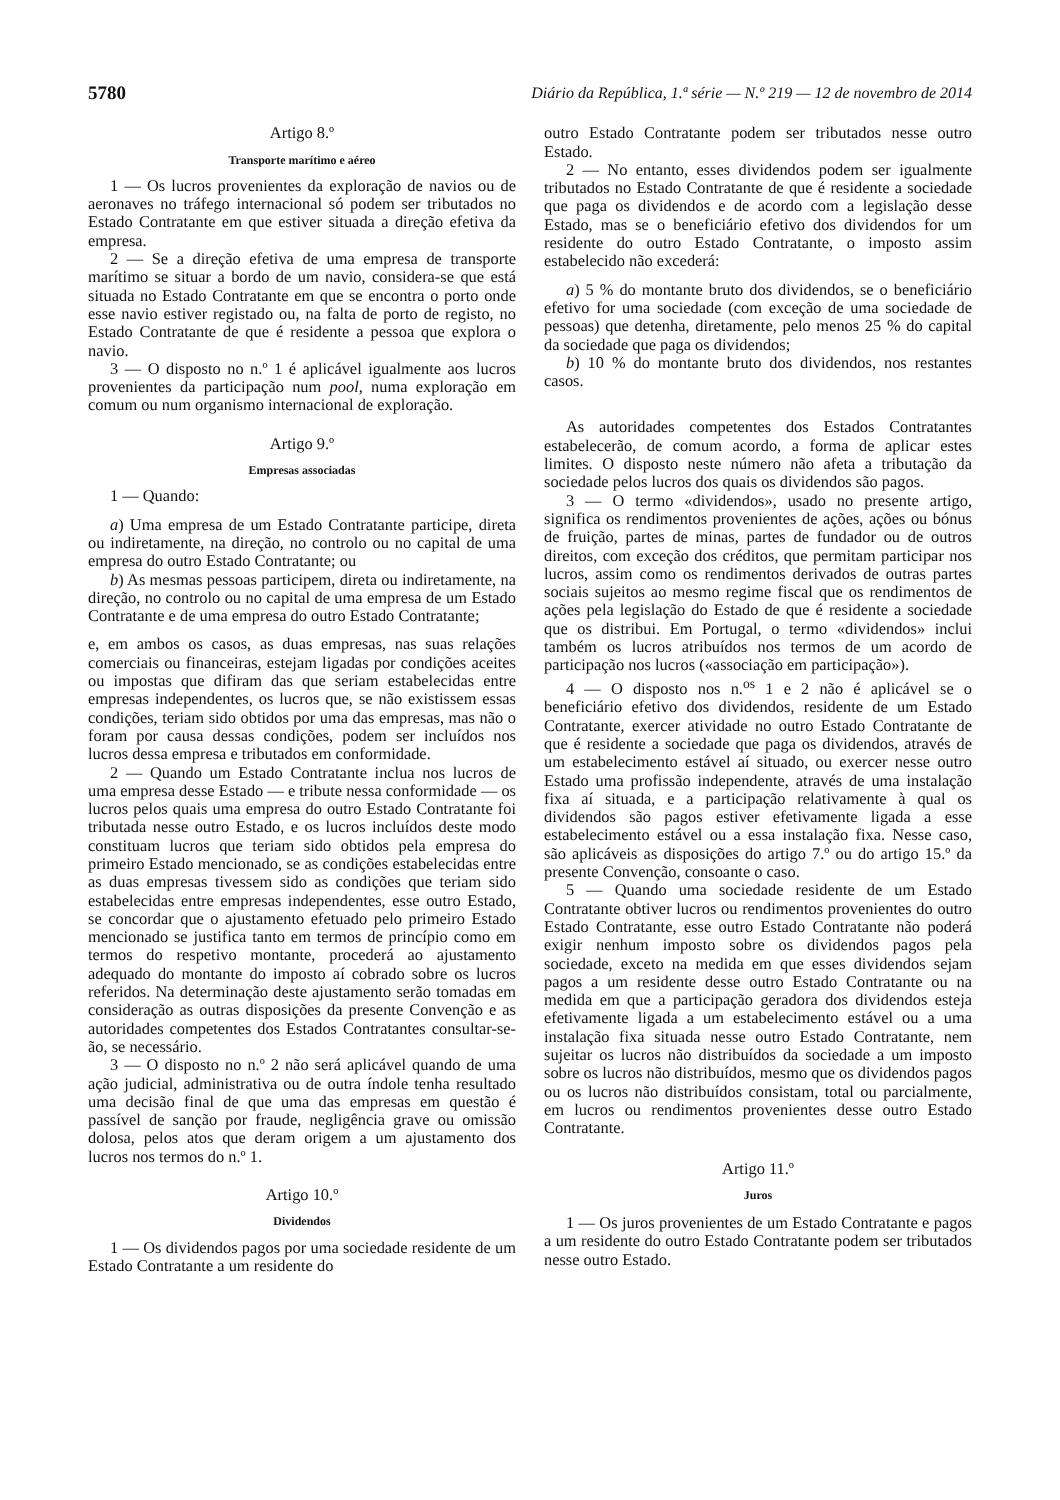5780 Diário da República, 1.ª série — N.º 219 — 12 de novembro de 2014
Artigo 8.º
Transporte marítimo e aéreo
1 — Os lucros provenientes da exploração de navios ou de aeronaves no tráfego internacional só podem ser tributados no Estado Contratante em que estiver situada a direção efetiva da empresa.
2 — Se a direção efetiva de uma empresa de transporte marítimo se situar a bordo de um navio, considera-se que está situada no Estado Contratante em que se encontra o porto onde esse navio estiver registado ou, na falta de porto de registo, no Estado Contratante de que é residente a pessoa que explora o navio.
3 — O disposto no n.º 1 é aplicável igualmente aos lucros provenientes da participação num pool, numa exploração em comum ou num organismo internacional de exploração.
Artigo 9.º
Empresas associadas
1 — Quando:
a) Uma empresa de um Estado Contratante participe, direta ou indiretamente, na direção, no controlo ou no capital de uma empresa do outro Estado Contratante; ou
b) As mesmas pessoas participem, direta ou indiretamente, na direção, no controlo ou no capital de uma empresa de um Estado Contratante e de uma empresa do outro Estado Contratante;
e, em ambos os casos, as duas empresas, nas suas relações comerciais ou financeiras, estejam ligadas por condições aceites ou impostas que difiram das que seriam estabelecidas entre empresas independentes, os lucros que, se não existissem essas condições, teriam sido obtidos por uma das empresas, mas não o foram por causa dessas condições, podem ser incluídos nos lucros dessa empresa e tributados em conformidade.
2 — Quando um Estado Contratante inclua nos lucros de uma empresa desse Estado — e tribute nessa conformidade — os lucros pelos quais uma empresa do outro Estado Contratante foi tributada nesse outro Estado, e os lucros incluídos deste modo constituam lucros que teriam sido obtidos pela empresa do primeiro Estado mencionado, se as condições estabelecidas entre as duas empresas tivessem sido as condições que teriam sido estabelecidas entre empresas independentes, esse outro Estado, se concordar que o ajustamento efetuado pelo primeiro Estado mencionado se justifica tanto em termos de princípio como em termos do respetivo montante, procederá ao ajustamento adequado do montante do imposto aí cobrado sobre os lucros referidos. Na determinação deste ajustamento serão tomadas em consideração as outras disposições da presente Convenção e as autoridades competentes dos Estados Contratantes consultar-se-ão, se necessário.
3 — O disposto no n.º 2 não será aplicável quando de uma ação judicial, administrativa ou de outra índole tenha resultado uma decisão final de que uma das empresas em questão é passível de sanção por fraude, negligência grave ou omissão dolosa, pelos atos que deram origem a um ajustamento dos lucros nos termos do n.º 1.
Artigo 10.º
Dividendos
1 — Os dividendos pagos por uma sociedade residente de um Estado Contratante a um residente do
outro Estado Contratante podem ser tributados nesse outro Estado.
2 — No entanto, esses dividendos podem ser igualmente tributados no Estado Contratante de que é residente a sociedade que paga os dividendos e de acordo com a legislação desse Estado, mas se o beneficiário efetivo dos dividendos for um residente do outro Estado Contratante, o imposto assim estabelecido não excederá:
a) 5 % do montante bruto dos dividendos, se o beneficiário efetivo for uma sociedade (com exceção de uma sociedade de pessoas) que detenha, diretamente, pelo menos 25 % do capital da sociedade que paga os dividendos;
b) 10 % do montante bruto dos dividendos, nos restantes casos.
As autoridades competentes dos Estados Contratantes estabelecerão, de comum acordo, a forma de aplicar estes limites. O disposto neste número não afeta a tributação da sociedade pelos lucros dos quais os dividendos são pagos.
3 — O termo «dividendos», usado no presente artigo, significa os rendimentos provenientes de ações, ações ou bónus de fruição, partes de minas, partes de fundador ou de outros direitos, com exceção dos créditos, que permitam participar nos lucros, assim como os rendimentos derivados de outras partes sociais sujeitos ao mesmo regime fiscal que os rendimentos de ações pela legislação do Estado de que é residente a sociedade que os distribui. Em Portugal, o termo «dividendos» inclui também os lucros atribuídos nos termos de um acordo de participação nos lucros («associação em participação»).
4 — O disposto nos n.<sup>os</sup> 1 e 2 não é aplicável se o beneficiário efetivo dos dividendos, residente de um Estado Contratante, exercer atividade no outro Estado Contratante de que é residente a sociedade que paga os dividendos, através de um estabelecimento estável aí situado, ou exercer nesse outro Estado uma profissão independente, através de uma instalação fixa aí situada, e a participação relativamente à qual os dividendos são pagos estiver efetivamente ligada a esse estabelecimento estável ou a essa instalação fixa. Nesse caso, são aplicáveis as disposições do artigo 7.º ou do artigo 15.º da presente Convenção, consoante o caso.
5 — Quando uma sociedade residente de um Estado Contratante obtiver lucros ou rendimentos provenientes do outro Estado Contratante, esse outro Estado Contratante não poderá exigir nenhum imposto sobre os dividendos pagos pela sociedade, exceto na medida em que esses dividendos sejam pagos a um residente desse outro Estado Contratante ou na medida em que a participação geradora dos dividendos esteja efetivamente ligada a um estabelecimento estável ou a uma instalação fixa situada nesse outro Estado Contratante, nem sujeitar os lucros não distribuídos da sociedade a um imposto sobre os lucros não distribuídos, mesmo que os dividendos pagos ou os lucros não distribuídos consistam, total ou parcialmente, em lucros ou rendimentos provenientes desse outro Estado Contratante.
Artigo 11.º
Juros
1 — Os juros provenientes de um Estado Contratante e pagos a um residente do outro Estado Contratante podem ser tributados nesse outro Estado.